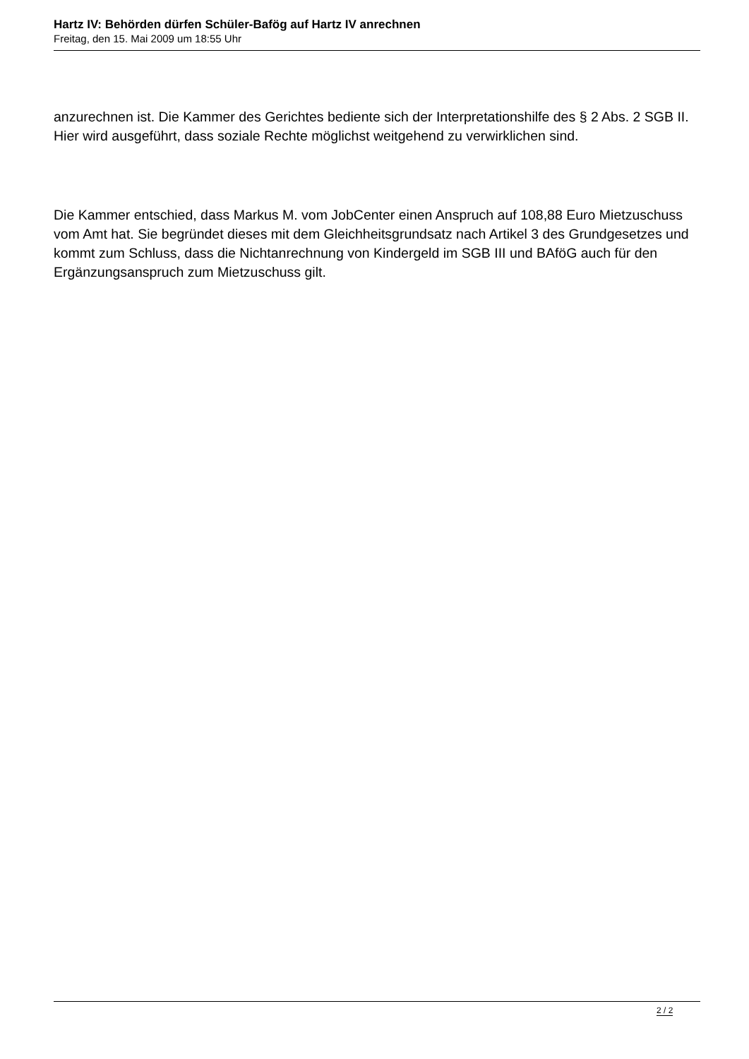Hartz IV: Behörden dürfen Schüler-Bafög auf Hartz IV anrechnen
Freitag, den 15. Mai 2009 um 18:55 Uhr
anzurechnen ist. Die Kammer des Gerichtes bediente sich der Interpretationshilfe des § 2 Abs. 2 SGB II. Hier wird ausgeführt, dass soziale Rechte möglichst weitgehend zu verwirklichen sind.
Die Kammer entschied, dass Markus M. vom JobCenter einen Anspruch auf 108,88 Euro Mietzuschuss vom Amt hat. Sie begründet dieses mit dem Gleichheitsgrundsatz nach Artikel 3 des Grundgesetzes und kommt zum Schluss, dass die Nichtanrechnung von Kindergeld im SGB III und BAföG auch für den Ergänzungsanspruch zum Mietzuschuss gilt.
2 / 2